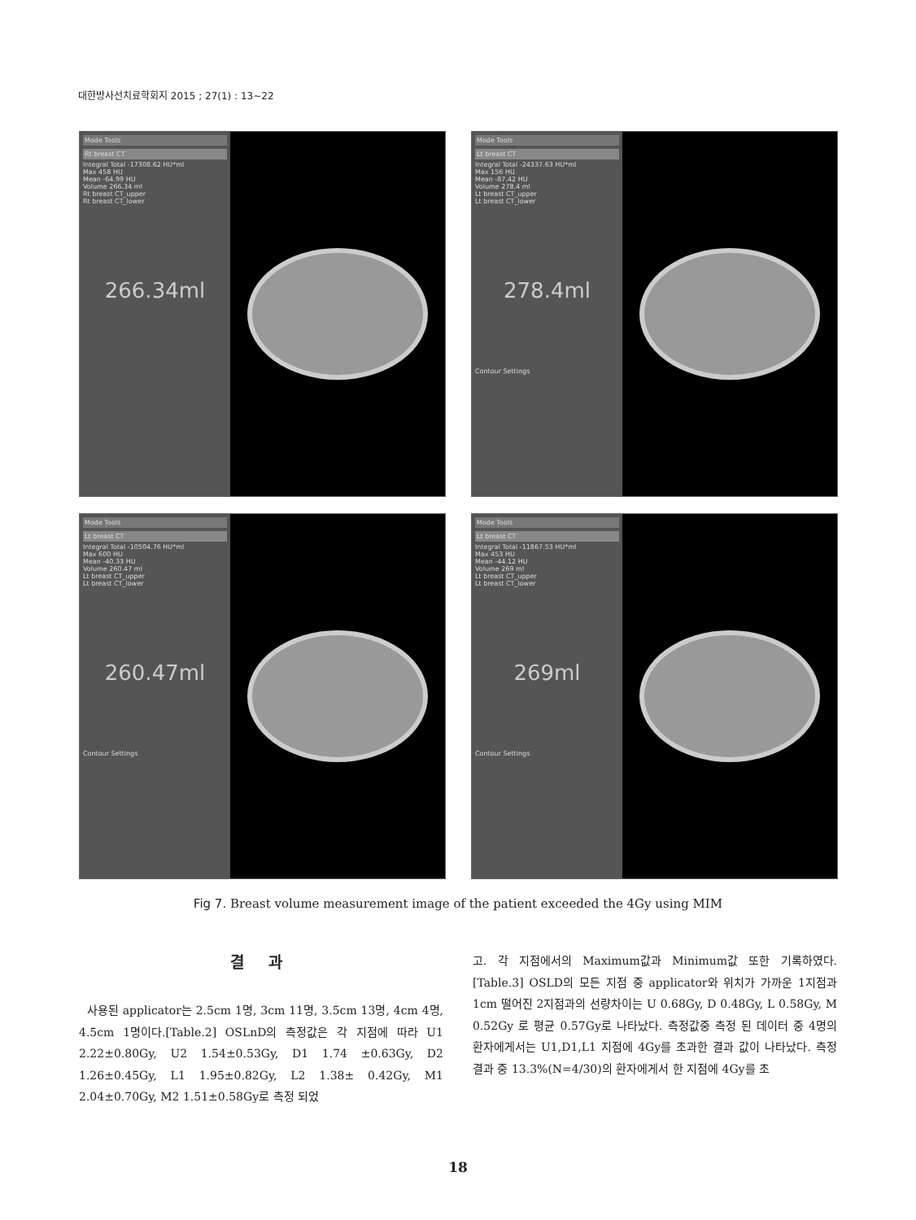대한방사선치료학회지 2015 ; 27(1) : 13~22
Mode Tools
Rt breast CT
Integral Total -17308.62 HU*ml
Max 458 HU
Mean -64.99 HU
Volume 266.34 ml
Rt breast CT_upper
Rt breast CT_lower
266.34ml
Mode Tools
Lt breast CT
Integral Total -24337.63 HU*ml
Max 156 HU
Mean -87.42 HU
Volume 278.4 ml
Lt breast CT_upper
Lt breast CT_lower
278.4ml
Contour Settings
Mode Tools
Lt breast CT
Integral Total -10504.76 HU*ml
Max 600 HU
Mean -40.33 HU
Volume 260.47 ml
Lt breast CT_upper
Lt breast CT_lower
260.47ml
Contour Settings
Mode Tools
Lt breast CT
Integral Total -11867.53 HU*ml
Max 453 HU
Mean -44.12 HU
Volume 269 ml
Lt breast CT_upper
Lt breast CT_lower
269ml
Contour Settings
Fig 7. Breast volume measurement image of the patient exceeded the 4Gy using MIM
결 과
사용된 applicator는 2.5cm 1명, 3cm 11명, 3.5cm 13명, 4cm 4명, 4.5cm 1명이다.[Table.2] OSLnD의 측정값은 각 지점에 따라 U1 2.22±0.80Gy, U2 1.54±0.53Gy, D1 1.74 ±0.63Gy, D2 1.26±0.45Gy, L1 1.95±0.82Gy, L2 1.38± 0.42Gy, M1 2.04±0.70Gy, M2 1.51±0.58Gy로 측정 되었
고. 각 지점에서의 Maximum값과 Minimum값 또한 기록하였다.[Table.3] OSLD의 모든 지점 중 applicator와 위치가 가까운 1지점과 1cm 떨어진 2지점과의 선량차이는 U 0.68Gy, D 0.48Gy, L 0.58Gy, M 0.52Gy 로 평균 0.57Gy로 나타났다. 측정값중 측정 된 데이터 중 4명의 환자에게서는 U1,D1,L1 지점에 4Gy를 초과한 결과 값이 나타났다. 측정 결과 중 13.3%(N=4/30)의 환자에게서 한 지점에 4Gy를 초
18